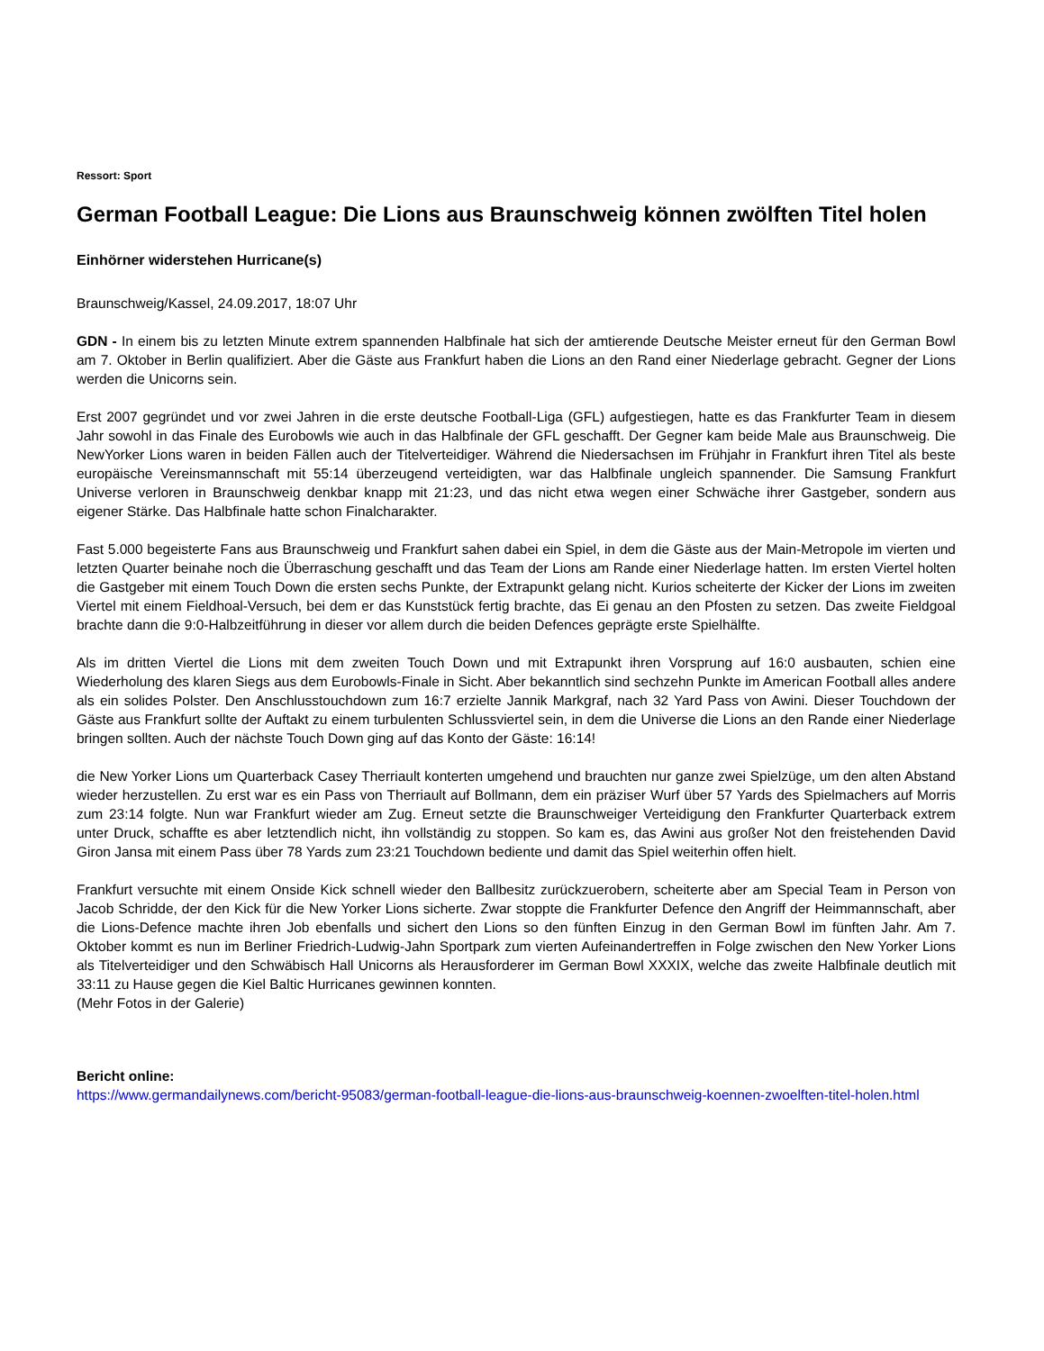Ressort: Sport
German Football League: Die Lions aus Braunschweig können zwölften Titel holen
Einhörner widerstehen Hurricane(s)
Braunschweig/Kassel, 24.09.2017, 18:07 Uhr
GDN - In einem bis zu letzten Minute extrem spannenden Halbfinale hat sich der amtierende Deutsche Meister erneut für den German Bowl am 7. Oktober in Berlin qualifiziert. Aber die Gäste aus Frankfurt haben die Lions an den Rand einer Niederlage gebracht. Gegner der Lions werden die Unicorns sein.
Erst 2007 gegründet und vor zwei Jahren in die erste deutsche Football-Liga (GFL) aufgestiegen, hatte es das Frankfurter Team in diesem Jahr sowohl in das Finale des Eurobowls wie auch in das Halbfinale der GFL geschafft. Der Gegner kam beide Male aus Braunschweig. Die NewYorker Lions waren in beiden Fällen auch der Titelverteidiger. Während die Niedersachsen im Frühjahr in Frankfurt ihren Titel als beste europäische Vereinsmannschaft mit 55:14 überzeugend verteidigten, war das Halbfinale ungleich spannender. Die Samsung Frankfurt Universe verloren in Braunschweig denkbar knapp mit 21:23, und das nicht etwa wegen einer Schwäche ihrer Gastgeber, sondern aus eigener Stärke. Das Halbfinale hatte schon Finalcharakter.
Fast 5.000 begeisterte Fans aus Braunschweig und Frankfurt sahen dabei ein Spiel, in dem die Gäste aus der Main-Metropole im vierten und letzten Quarter beinahe noch die Überraschung geschafft und das Team der Lions am Rande einer Niederlage hatten. Im ersten Viertel holten die Gastgeber mit einem Touch Down die ersten sechs Punkte, der Extrapunkt gelang nicht. Kurios scheiterte der Kicker der Lions im zweiten Viertel mit einem Fieldhoal-Versuch, bei dem er das Kunststück fertig brachte, das Ei genau an den Pfosten zu setzen. Das zweite Fieldgoal brachte dann die 9:0-Halbzeitführung in dieser vor allem durch die beiden Defences geprägte erste Spielhälfte.
Als im dritten Viertel die Lions mit dem zweiten Touch Down und mit Extrapunkt ihren Vorsprung auf 16:0 ausbauten, schien eine Wiederholung des klaren Siegs aus dem Eurobowls-Finale in Sicht. Aber bekanntlich sind sechzehn Punkte im American Football alles andere als ein solides Polster. Den Anschlusstouchdown zum 16:7 erzielte Jannik Markgraf, nach 32 Yard Pass von Awini. Dieser Touchdown der Gäste aus Frankfurt sollte der Auftakt zu einem turbulenten Schlussviertel sein, in dem die Universe die Lions an den Rande einer Niederlage bringen sollten. Auch der nächste Touch Down ging auf das Konto der Gäste: 16:14!
die New Yorker Lions um Quarterback Casey Therriault konterten umgehend und brauchten nur ganze zwei Spielzüge, um den alten Abstand wieder herzustellen. Zu erst war es ein Pass von Therriault auf Bollmann, dem ein präziser Wurf über 57 Yards des Spielmachers auf Morris zum 23:14 folgte. Nun war Frankfurt wieder am Zug. Erneut setzte die Braunschweiger Verteidigung den Frankfurter Quarterback extrem unter Druck, schaffte es aber letztendlich nicht, ihn vollständig zu stoppen. So kam es, das Awini aus großer Not den freistehenden David Giron Jansa mit einem Pass über 78 Yards zum 23:21 Touchdown bediente und damit das Spiel weiterhin offen hielt.
Frankfurt versuchte mit einem Onside Kick schnell wieder den Ballbesitz zurückzuerobern, scheiterte aber am Special Team in Person von Jacob Schridde, der den Kick für die New Yorker Lions sicherte. Zwar stoppte die Frankfurter Defence den Angriff der Heimmannschaft, aber die Lions-Defence machte ihren Job ebenfalls und sichert den Lions so den fünften Einzug in den German Bowl im fünften Jahr. Am 7. Oktober kommt es nun im Berliner Friedrich-Ludwig-Jahn Sportpark zum vierten Aufeinandertreffen in Folge zwischen den New Yorker Lions als Titelverteidiger und den Schwäbisch Hall Unicorns als Herausforderer im German Bowl XXXIX, welche das zweite Halbfinale deutlich mit 33:11 zu Hause gegen die Kiel Baltic Hurricanes gewinnen konnten.
(Mehr Fotos in der Galerie)
Bericht online:
https://www.germandailynews.com/bericht-95083/german-football-league-die-lions-aus-braunschweig-koennen-zwoelften-titel-holen.html